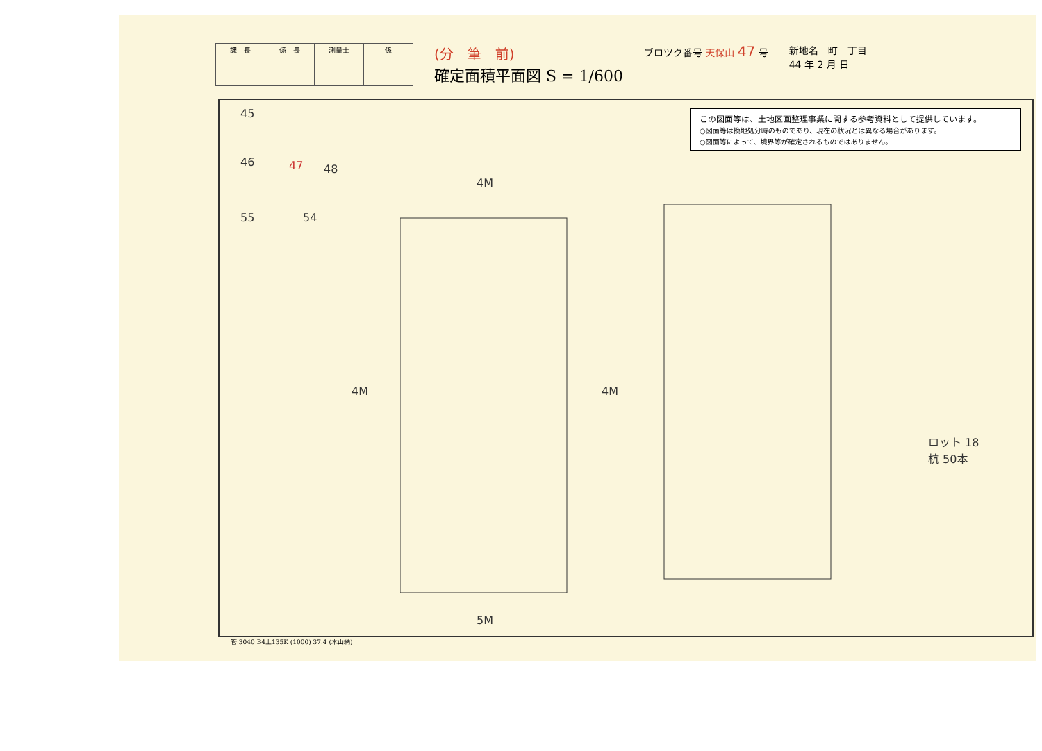| 課 長 | 係 長 | 測量士 | 係 |
| --- | --- | --- | --- |
(分　筆　前)
確定面積平面図 S = 1/600
ブロツク番号 天保山 47 号 新地名　町　丁目
44 年 2 月 日
この図面等は、土地区画整理事業に関する参考資料として提供しています。
○図面等は換地処分時のものであり、現在の状況とは異なる場合があります。
○図面等によって、境界等が確定されるものではありません。
45
46 47 48
55 54
4M
4M 4M
5M
ロット 18
杭 50本
管 3040 B4上135K (1000) 37.4 (木山納)